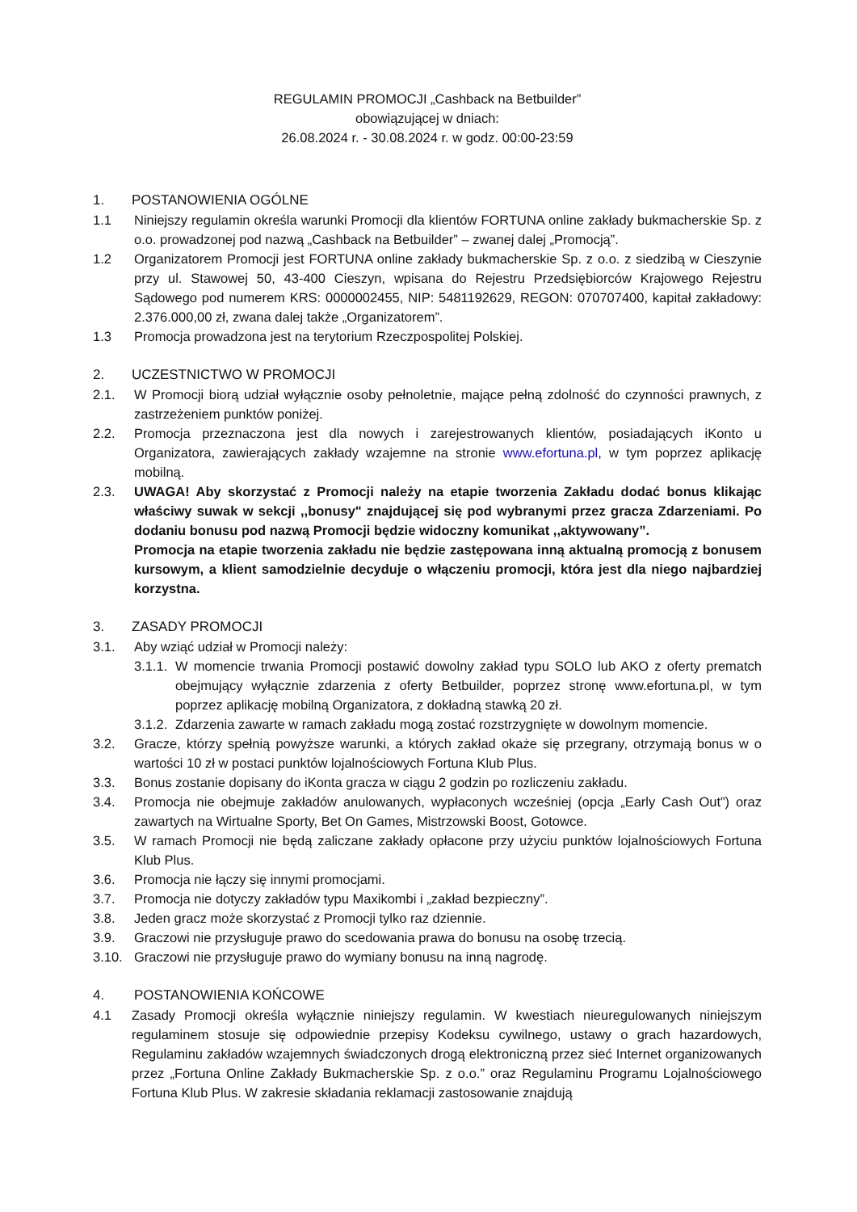REGULAMIN PROMOCJI „Cashback na Betbuilder”
obowiązującej w dniach:
26.08.2024 r. - 30.08.2024 r. w godz. 00:00-23:59
1. POSTANOWIENIA OGÓLNE
1.1 Niniejszy regulamin określa warunki Promocji dla klientów FORTUNA online zakłady bukmacherskie Sp. z o.o. prowadzonej pod nazwą „Cashback na Betbuilder” – zwanej dalej „Promocją”.
1.2 Organizatorem Promocji jest FORTUNA online zakłady bukmacherskie Sp. z o.o. z siedzibą w Cieszynie przy ul. Stawowej 50, 43-400 Cieszyn, wpisana do Rejestru Przedsiębiorców Krajowego Rejestru Sądowego pod numerem KRS: 0000002455, NIP: 5481192629, REGON: 070707400, kapitał zakładowy: 2.376.000,00 zł, zwana dalej także „Organizatorem”.
1.3 Promocja prowadzona jest na terytorium Rzeczpospolitej Polskiej.
2. UCZESTNICTWO W PROMOCJI
2.1. W Promocji biorą udział wyłącznie osoby pełnoletnie, mające pełną zdolność do czynności prawnych, z zastrzeżeniem punktów poniżej.
2.2. Promocja przeznaczona jest dla nowych i zarejestrowanych klientów, posiadających iKonto u Organizatora, zawierających zakłady wzajemne na stronie www.efortuna.pl, w tym poprzez aplikację mobilną.
2.3. UWAGA! Aby skorzystać z Promocji należy na etapie tworzenia Zakładu dodać bonus klikając właściwy suwak w sekcji ,,bonusy" znajdującej się pod wybranymi przez gracza Zdarzeniami. Po dodaniu bonusu pod nazwą Promocji będzie widoczny komunikat ,,aktywowany”.
Promocja na etapie tworzenia zakładu nie będzie zastępowana inną aktualną promocją z bonusem kursowym, a klient samodzielnie decyduje o włączeniu promocji, która jest dla niego najbardziej korzystna.
3. ZASADY PROMOCJI
3.1. Aby wziąć udział w Promocji należy:
3.1.1. W momencie trwania Promocji postawić dowolny zakład typu SOLO lub AKO z oferty prematch obejmujący wyłącznie zdarzenia z oferty Betbuilder, poprzez stronę www.efortuna.pl, w tym poprzez aplikację mobilną Organizatora, z dokładną stawką 20 zł.
3.1.2. Zdarzenia zawarte w ramach zakładu mogą zostać rozstrzygnięte w dowolnym momencie.
3.2. Gracze, którzy spełnią powyższe warunki, a których zakład okaże się przegrany, otrzymają bonus w o wartości 10 zł w postaci punktów lojalnościowych Fortuna Klub Plus.
3.3. Bonus zostanie dopisany do iKonta gracza w ciągu 2 godzin po rozliczeniu zakładu.
3.4. Promocja nie obejmuje zakładów anulowanych, wypłaconych wcześniej (opcja „Early Cash Out”) oraz zawartych na Wirtualne Sporty, Bet On Games, Mistrzowski Boost, Gotowce.
3.5. W ramach Promocji nie będą zaliczane zakłady opłacone przy użyciu punktów lojalnościowych Fortuna Klub Plus.
3.6. Promocja nie łączy się innymi promocjami.
3.7. Promocja nie dotyczy zakładów typu Maxikombi i „zakład bezpieczny”.
3.8. Jeden gracz może skorzystać z Promocji tylko raz dziennie.
3.9. Graczowi nie przysługuje prawo do scedowania prawa do bonusu na osobę trzecią.
3.10. Graczowi nie przysługuje prawo do wymiany bonusu na inną nagrodę.
4. POSTANOWIENIA KOŃCOWE
4.1 Zasady Promocji określa wyłącznie niniejszy regulamin. W kwestiach nieuregulowanych niniejszym regulaminem stosuje się odpowiednie przepisy Kodeksu cywilnego, ustawy o grach hazardowych, Regulaminu zakładów wzajemnych świadczonych drogą elektroniczną przez sieć Internet organizowanych przez „Fortuna Online Zakłady Bukmacherskie Sp. z o.o.” oraz Regulaminu Programu Lojalnościowego Fortuna Klub Plus. W zakresie składania reklamacji zastosowanie znajdują